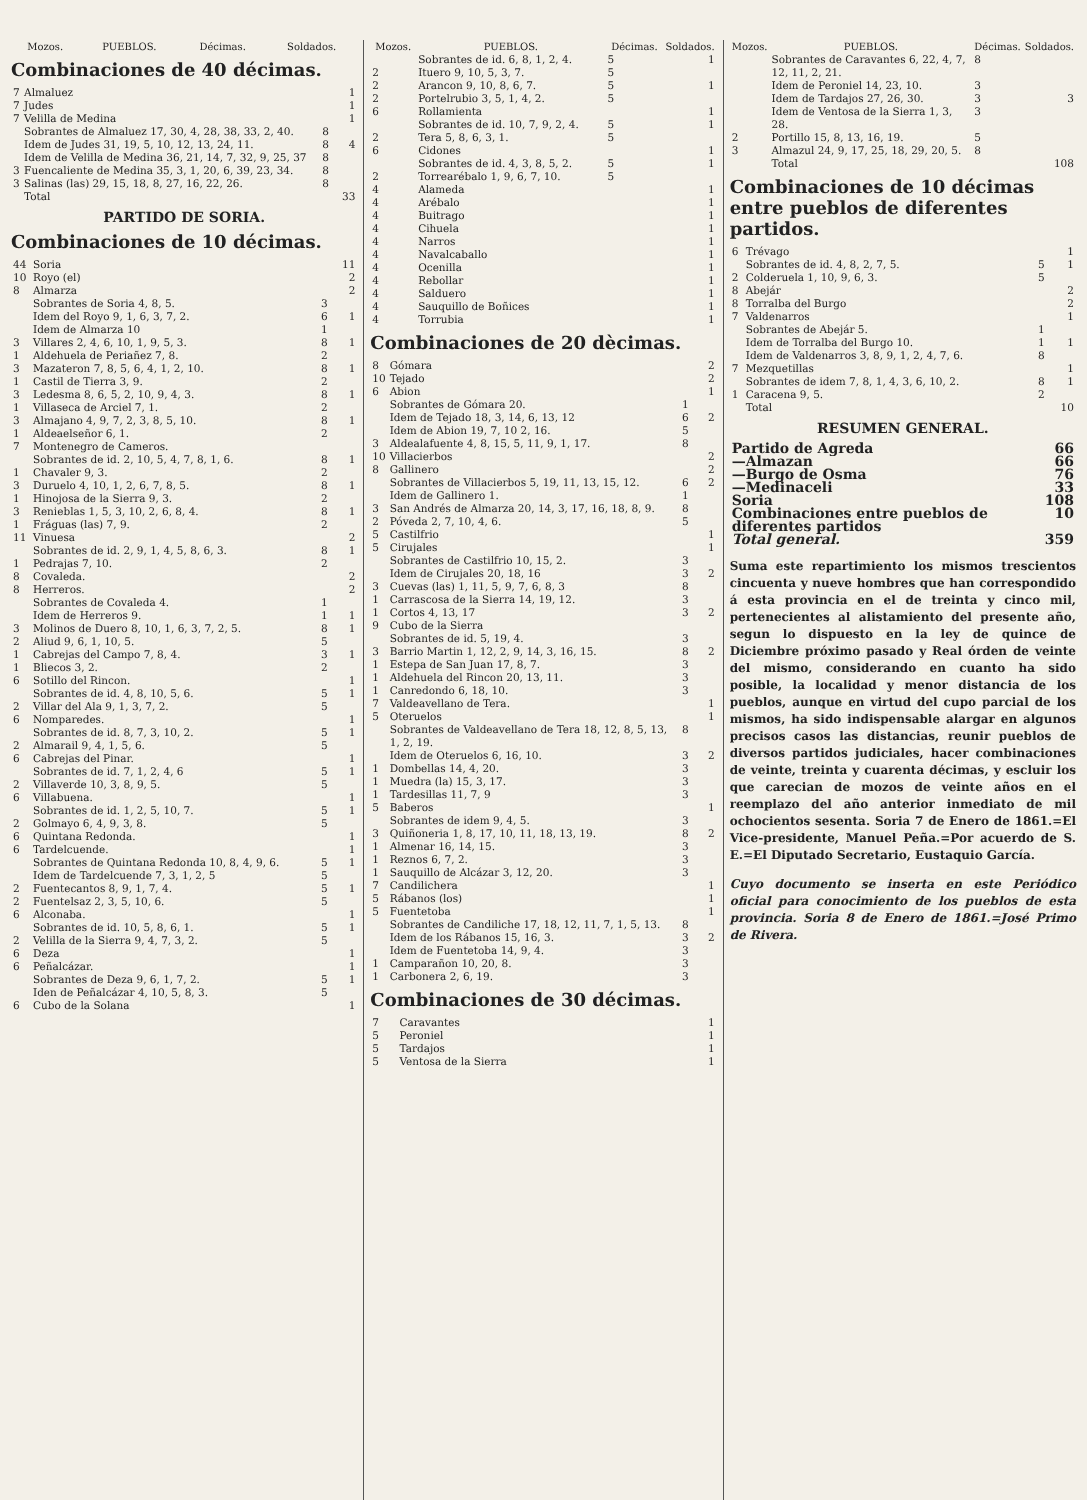| Mozos. | PUEBLOS. | Décimas. | Soldados. |
| --- | --- | --- | --- |
Combinaciones de 40 décimas.
| 7 | Almaluez | | 1 |
| 7 | Judes | | 1 |
| 7 | Velilla de Medina | | 1 |
| | Sobrantes de Almaluez 17, 30, 4, 28, 38, 33, 2, 40. | 8 | |
| | Idem de Judes 31, 19, 5, 10, 12, 13, 24, 11. | 8 | 4 |
| | Idem de Velilla de Medina 36, 21, 14, 7, 32, 9, 25, 37 | 8 | |
| 3 | Fuencaliente de Medina 35, 3, 1, 20, 6, 39, 23, 34. | 8 | |
| 3 | Salinas (las) 29, 15, 18, 8, 27, 16, 22, 26. | 8 | |
| | Total | | 33 |
PARTIDO DE SORIA.
Combinaciones de 10 décimas.
| 44 | Soria | | 11 |
| 10 | Royo (el) | | 2 |
| 8 | Almarza | | 2 |
| | Sobrantes de Soria 4, 8, 5. | 3 | |
| | Idem del Royo 9, 1, 6, 3, 7, 2. | 6 | 1 |
| | Idem de Almarza 10 | 1 | |
| 3 | Villares 2, 4, 6, 10, 1, 9, 5, 3. | 8 | 1 |
| 1 | Aldehuela de Periañez 7, 8. | 2 | |
| 3 | Mazateron 7, 8, 5, 6, 4, 1, 2, 10. | 8 | 1 |
| 1 | Castil de Tierra 3, 9. | 2 | |
| 3 | Ledesma 8, 6, 5, 2, 10, 9, 4, 3. | 8 | 1 |
| 1 | Villaseca de Arciel 7, 1. | 2 | |
| 3 | Almajano 4, 9, 7, 2, 3, 8, 5, 10. | 8 | 1 |
| 1 | Aldeaelseñor 6, 1. | 2 | |
| 7 | Montenegro de Cameros. | | |
| | Sobrantes de id. 2, 10, 5, 4, 7, 8, 1, 6. | 8 | 1 |
| 1 | Chavaler 9, 3. | 2 | |
| 3 | Duruelo 4, 10, 1, 2, 6, 7, 8, 5. | 8 | 1 |
| 1 | Hinojosa de la Sierra 9, 3. | 2 | |
| 3 | Renieblas 1, 5, 3, 10, 2, 6, 8, 4. | 8 | 1 |
| 1 | Fráguas (las) 7, 9. | 2 | |
| 11 | Vinuesa | | 2 |
| | Sobrantes de id. 2, 9, 1, 4, 5, 8, 6, 3. | 8 | 1 |
| 1 | Pedrajas 7, 10. | 2 | |
| 8 | Covaleda. | | 2 |
| 8 | Herreros. | | 2 |
| | Sobrantes de Covaleda 4. | 1 | |
| | Idem de Herreros 9. | 1 | 1 |
| 3 | Molinos de Duero 8, 10, 1, 6, 3, 7, 2, 5. | 8 | 1 |
| 2 | Aliud 9, 6, 1, 10, 5. | 5 | |
| 1 | Cabrejas del Campo 7, 8, 4. | 3 | 1 |
| 1 | Bliecos 3, 2. | 2 | |
| 6 | Sotillo del Rincon. | | 1 |
| | Sobrantes de id. 4, 8, 10, 5, 6. | 5 | 1 |
| 2 | Villar del Ala 9, 1, 3, 7, 2. | 5 | |
| 6 | Nomparedes. | | 1 |
| | Sobrantes de id. 8, 7, 3, 10, 2. | 5 | 1 |
| 2 | Almarail 9, 4, 1, 5, 6. | 5 | |
| 6 | Cabrejas del Pinar. | | 1 |
| | Sobrantes de id. 7, 1, 2, 4, 6 | 5 | 1 |
| 2 | Villaverde 10, 3, 8, 9, 5. | 5 | |
| 6 | Villabuena. | | 1 |
| | Sobrantes de id. 1, 2, 5, 10, 7. | 5 | 1 |
| 2 | Golmayo 6, 4, 9, 3, 8. | 5 | |
| 6 | Quintana Redonda. | | 1 |
| 6 | Tardelcuende. | | 1 |
| | Sobrantes de Quintana Redonda 10, 8, 4, 9, 6. | 5 | 1 |
| | Idem de Tardelcuende 7, 3, 1, 2, 5 | 5 | |
| 2 | Fuentecantos 8, 9, 1, 7, 4. | 5 | 1 |
| 2 | Fuentelsaz 2, 3, 5, 10, 6. | 5 | |
| 6 | Alconaba. | | 1 |
| | Sobrantes de id. 10, 5, 8, 6, 1. | 5 | 1 |
| 2 | Velilla de la Sierra 9, 4, 7, 3, 2. | 5 | |
| 6 | Deza | | 1 |
| 6 | Peñalcázar. | | 1 |
| | Sobrantes de Deza 9, 6, 1, 7, 2. | 5 | 1 |
| | Iden de Peñalcázar 4, 10, 5, 8, 3. | 5 | |
| 6 | Cubo de la Solana | | 1 |
| Mozos. | PUEBLOS. | Décimas. | Soldados. |
| --- | --- | --- | --- |
| | Sobrantes de id. 6, 8, 1, 2, 4. | 5 | 1 |
| 2 | Ituero 9, 10, 5, 3, 7. | 5 | |
| 2 | Arancon 9, 10, 8, 6, 7. | 5 | 1 |
| 2 | Portelrubio 3, 5, 1, 4, 2. | 5 | |
| 6 | Rollamienta | | 1 |
| | Sobrantes de id. 10, 7, 9, 2, 4. | 5 | 1 |
| 2 | Tera 5, 8, 6, 3, 1. | 5 | |
| 6 | Cidones | | 1 |
| | Sobrantes de id. 4, 3, 8, 5, 2. | 5 | 1 |
| 2 | Torrearébalo 1, 9, 6, 7, 10. | 5 | |
| 4 | Alameda | | 1 |
| 4 | Arébalo | | 1 |
| 4 | Buitrago | | 1 |
| 4 | Cihuela | | 1 |
| 4 | Narros | | 1 |
| 4 | Navalcaballo | | 1 |
| 4 | Ocenilla | | 1 |
| 4 | Rebollar | | 1 |
| 4 | Salduero | | 1 |
| 4 | Sauquillo de Boñices | | 1 |
| 4 | Torrubia | | 1 |
Combinaciones de 20 dècimas.
| 8 | Gómara | | 2 |
| 10 | Tejado | | 2 |
| 6 | Abion | | 1 |
| | Sobrantes de Gómara 20. | 1 | |
| | Idem de Tejado 18, 3, 14, 6, 13, 12 | 6 | 2 |
| | Idem de Abion 19, 7, 10 2, 16. | 5 | |
| 3 | Aldealafuente 4, 8, 15, 5, 11, 9, 1, 17. | 8 | |
| 10 | Villacierbos | | 2 |
| 8 | Gallinero | | 2 |
| | Sobrantes de Villacierbos 5, 19, 11, 13, 15, 12. | 6 | 2 |
| | Idem de Gallinero 1. | 1 | |
| 3 | San Andrés de Almarza 20, 14, 3, 17, 16, 18, 8, 9. | 8 | |
| 2 | Póveda 2, 7, 10, 4, 6. | 5 | |
| 5 | Castilfrio | | 1 |
| 5 | Cirujales | | 1 |
| | Sobrantes de Castilfrio 10, 15, 2. | 3 | |
| | Idem de Cirujales 20, 18, 16 | 3 | 2 |
| 3 | Cuevas (las) 1, 11, 5, 9, 7, 6, 8, 3 | 8 | |
| 1 | Carrascosa de la Sierra 14, 19, 12. | 3 | |
| 1 | Cortos 4, 13, 17 | 3 | 2 |
| 9 | Cubo de la Sierra | | |
| | Sobrantes de id. 5, 19, 4. | 3 | |
| 3 | Barrio Martin 1, 12, 2, 9, 14, 3, 16, 15. | 8 | 2 |
| 1 | Estepa de San Juan 17, 8, 7. | 3 | |
| 1 | Aldehuela del Rincon 20, 13, 11. | 3 | |
| 1 | Canredondo 6, 18, 10. | 3 | |
| 7 | Valdeavellano de Tera. | | 1 |
| 5 | Oteruelos | | 1 |
| | Sobrantes de Valdeavellano de Tera 18, 12, 8, 5, 13, 1, 2, 19. | 8 | |
| | Idem de Oteruelos 6, 16, 10. | 3 | 2 |
| 1 | Dombellas 14, 4, 20. | 3 | |
| 1 | Muedra (la) 15, 3, 17. | 3 | |
| 1 | Tardesillas 11, 7, 9 | 3 | |
| 5 | Baberos | | 1 |
| | Sobrantes de idem 9, 4, 5. | 3 | |
| 3 | Quiñoneria 1, 8, 17, 10, 11, 18, 13, 19. | 8 | 2 |
| 1 | Almenar 16, 14, 15. | 3 | |
| 1 | Reznos 6, 7, 2. | 3 | |
| 1 | Sauquillo de Alcázar 3, 12, 20. | 3 | |
| 7 | Candilichera | | 1 |
| 5 | Rábanos (los) | | 1 |
| 5 | Fuentetoba | | 1 |
| | Sobrantes de Candiliche 17, 18, 12, 11, 7, 1, 5, 13. | 8 | |
| | Idem de los Rábanos 15, 16, 3. | 3 | 2 |
| | Idem de Fuentetoba 14, 9, 4. | 3 | |
| 1 | Camparañon 10, 20, 8. | 3 | |
| 1 | Carbonera 2, 6, 19. | 3 | |
Combinaciones de 30 décimas.
| 7 | Caravantes | | 1 |
| 5 | Peroniel | | 1 |
| 5 | Tardajos | | 1 |
| 5 | Ventosa de la Sierra | | 1 |
| Mozos. | PUEBLOS. | Décimas. | Soldados. |
| --- | --- | --- | --- |
| | Sobrantes de Caravantes 6, 22, 4, 7, 12, 11, 2, 21. | 8 | |
| | Idem de Peroniel 14, 23, 10. | 3 | |
| | Idem de Tardajos 27, 26, 30. | 3 | 3 |
| | Idem de Ventosa de la Sierra 1, 3, 28. | 3 | |
| 2 | Portillo 15, 8, 13, 16, 19. | 5 | |
| 3 | Almazul 24, 9, 17, 25, 18, 29, 20, 5. | 8 | |
| | Total | | 108 |
Combinaciones de 10 décimas entre pueblos de diferentes partidos.
| 6 | Trévago | | 1 |
| | Sobrantes de id. 4, 8, 2, 7, 5. | 5 | 1 |
| 2 | Colderuela 1, 10, 9, 6, 3. | 5 | |
| 8 | Abejár | | 2 |
| 8 | Torralba del Burgo | | 2 |
| 7 | Valdenarros | | 1 |
| | Sobrantes de Abejár 5. | 1 | |
| | Idem de Torralba del Burgo 10. | 1 | 1 |
| | Idem de Valdenarros 3, 8, 9, 1, 2, 4, 7, 6. | 8 | |
| 7 | Mezquetillas | | 1 |
| | Sobrantes de idem 7, 8, 1, 4, 3, 6, 10, 2. | 8 | 1 |
| 1 | Caracena 9, 5. | 2 | |
| | Total | | 10 |
RESUMEN GENERAL.
| Partido de Agreda | 66 |
| —Almazan | 66 |
| —Burgo de Osma | 76 |
| —Medinaceli | 33 |
| Soria | 108 |
| Combinaciones entre pueblos de diferentes partidos | 10 |
| Total general. | 359 |
Suma este repartimiento los mismos trescientos cincuenta y nueve hombres que han correspondido á esta provincia en el de treinta y cinco mil, pertenecientes al alistamiento del presente año, segun lo dispuesto en la ley de quince de Diciembre próximo pasado y Real órden de veinte del mismo, considerando en cuanto ha sido posible, la localidad y menor distancia de los pueblos, aunque en virtud del cupo parcial de los mismos, ha sido indispensable alargar en algunos precisos casos las distancias, reunir pueblos de diversos partidos judiciales, hacer combinaciones de veinte, treinta y cuarenta décimas, y escluir los que carecian de mozos de veinte años en el reemplazo del año anterior inmediato de mil ochocientos sesenta. Soria 7 de Enero de 1861.=El Vice-presidente, Manuel Peña.=Por acuerdo de S. E.=El Diputado Secretario, Eustaquio García.
Cuyo documento se inserta en este Periódico oficial para conocimiento de los pueblos de esta provincia. Soria 8 de Enero de 1861.=José Primo de Rivera.